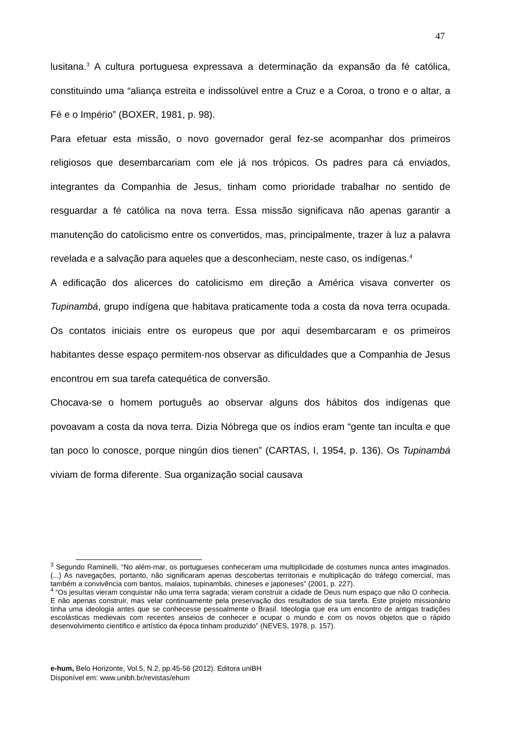47
lusitana.<sup>3</sup> A cultura portuguesa expressava a determinação da expansão da fé católica, constituindo uma “aliança estreita e indissolúvel entre a Cruz e a Coroa, o trono e o altar, a Fé e o Império” (BOXER, 1981, p. 98).
Para efetuar esta missão, o novo governador geral fez-se acompanhar dos primeiros religiosos que desembarcariam com ele já nos trópicos. Os padres para cá enviados, integrantes da Companhia de Jesus, tinham como prioridade trabalhar no sentido de resguardar a fé católica na nova terra. Essa missão significava não apenas garantir a manutenção do catolicismo entre os convertidos, mas, principalmente, trazer à luz a palavra revelada e a salvação para aqueles que a desconheciam, neste caso, os indígenas.<sup>4</sup>
A edificação dos alicerces do catolicismo em direção a América visava converter os Tupinambá, grupo indígena que habitava praticamente toda a costa da nova terra ocupada. Os contatos iniciais entre os europeus que por aqui desembarcaram e os primeiros habitantes desse espaço permitem-nos observar as dificuldades que a Companhia de Jesus encontrou em sua tarefa catequética de conversão.
Chocava-se o homem português ao observar alguns dos hábitos dos indígenas que povoavam a costa da nova terra. Dizia Nóbrega que os índios eram “gente tan inculta e que tan poco lo conosce, porque ningún dios tienen” (CARTAS, I, 1954, p. 136). Os Tupinambá viviam de forma diferente. Sua organização social causava
<sup>3</sup> Segundo Raminelli, “No além-mar, os portugueses conheceram uma multiplicidade de costumes nunca antes imaginados. (...) As navegações, portanto, não significaram apenas descobertas territoriais e multiplicação do tráfego comercial, mas também a convivência com bantos, malaios, tupinambás, chineses e japoneses” (2001, p. 227).
<sup>4</sup> “Os jesuítas vieram conquistar não uma terra sagrada; vieram construir a cidade de Deus num espaço que não O conhecia. E não apenas construir, mas velar continuamente pela preservação dos resultados de sua tarefa. Este projeto missionário tinha uma ideologia antes que se conhecesse pessoalmente o Brasil. Ideologia que era um encontro de antigas tradições escolásticas medievais com recentes anseios de conhecer e ocupar o mundo e com os novos objetos que o rápido desenvolvimento cientifico e artístico da época tinham produzido” (NEVES, 1978, p. 157).
e-hum, Belo Horizonte, Vol.5, N.2, pp.45-56 (2012). Editora uniBH
Disponível em: www.unibh.br/revistas/ehum